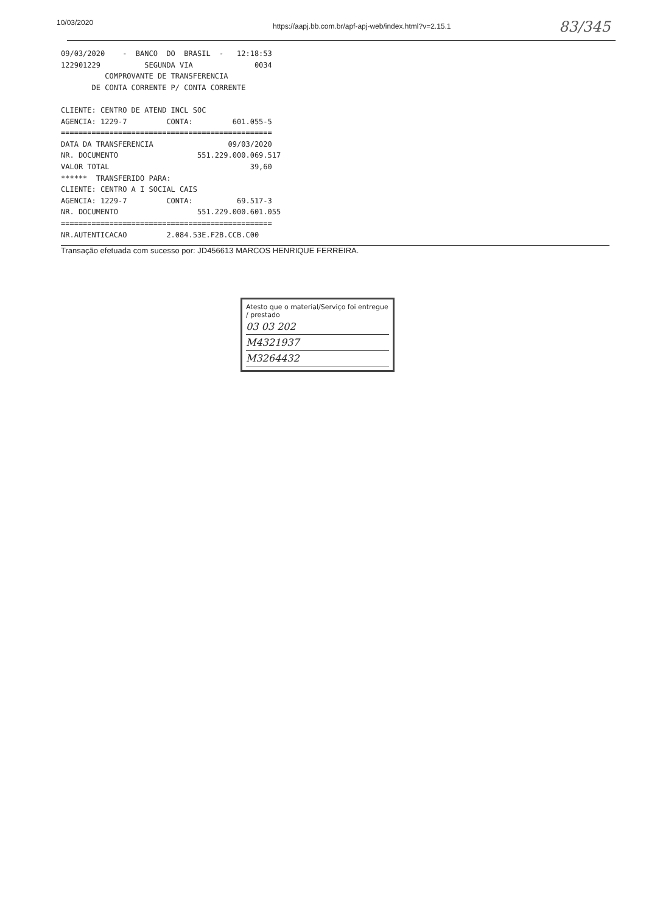10/03/2020
https://aapj.bb.com.br/apf-apj-web/index.html?v=2.15.1
83/345
09/03/2020 - BANCO DO BRASIL - 12:18:53 122901229 SEGUNDA VIA 0034 COMPROVANTE DE TRANSFERENCIA DE CONTA CORRENTE P/ CONTA CORRENTE CLIENTE: CENTRO DE ATEND INCL SOC AGENCIA: 1229-7 CONTA: 601.055-5 ================================================ DATA DA TRANSFERENCIA 09/03/2020 NR. DOCUMENTO 551.229.000.069.517 VALOR TOTAL 39,60 ****** TRANSFERIDO PARA: CLIENTE: CENTRO A I SOCIAL CAIS AGENCIA: 1229-7 CONTA: 69.517-3 NR. DOCUMENTO 551.229.000.601.055 ================================================ NR.AUTENTICACAO 2.084.53E.F2B.CCB.C00
Transação efetuada com sucesso por: JD456613 MARCOS HENRIQUE FERREIRA.
Atesto que o material/Serviço foi entregue / prestado
03 03 202
M4321937
M3264432